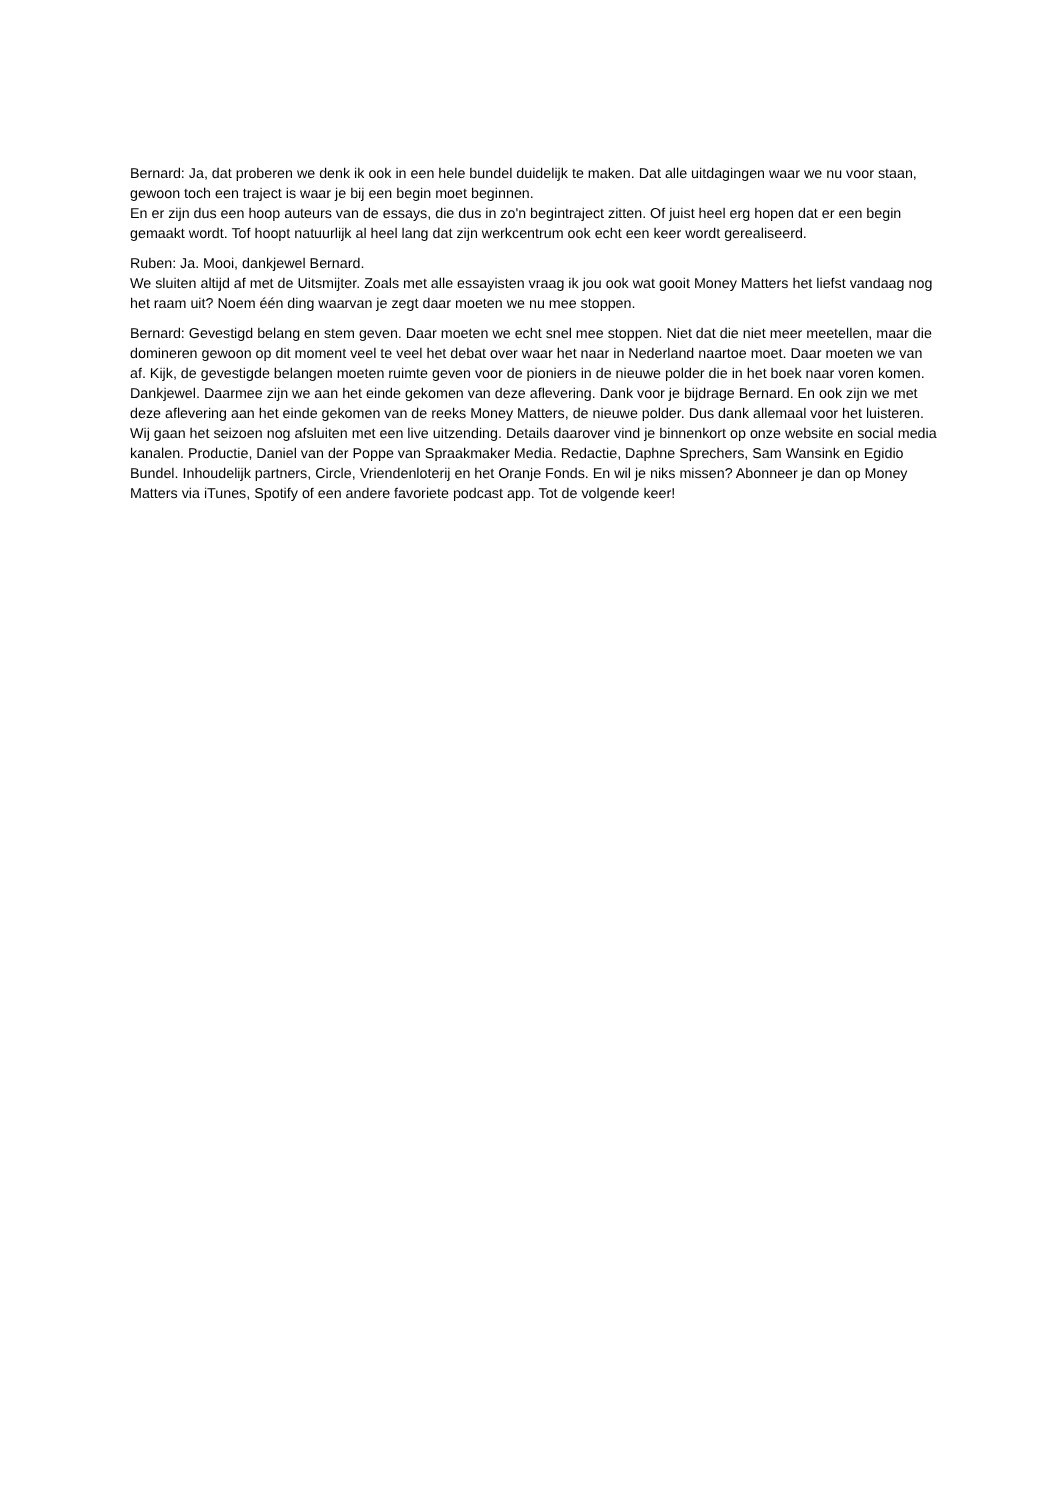Bernard: Ja, dat proberen we denk ik ook in een hele bundel duidelijk te maken. Dat alle uitdagingen waar we nu voor staan, gewoon toch een traject is waar je bij een begin moet beginnen.
En er zijn dus een hoop auteurs van de essays, die dus in zo'n begintraject zitten. Of juist heel erg hopen dat er een begin gemaakt wordt. Tof hoopt natuurlijk al heel lang dat zijn werkcentrum ook echt een keer wordt gerealiseerd.
Ruben: Ja. Mooi, dankjewel Bernard.
We sluiten altijd af met de Uitsmijter. Zoals met alle essayisten vraag ik jou ook wat gooit Money Matters het liefst vandaag nog het raam uit? Noem één ding waarvan je zegt daar moeten we nu mee stoppen.
Bernard: Gevestigd belang en stem geven. Daar moeten we echt snel mee stoppen. Niet dat die niet meer meetellen, maar die domineren gewoon op dit moment veel te veel het debat over waar het naar in Nederland naartoe moet. Daar moeten we van af. Kijk, de gevestigde belangen moeten ruimte geven voor de pioniers in de nieuwe polder die in het boek naar voren komen. Dankjewel. Daarmee zijn we aan het einde gekomen van deze aflevering. Dank voor je bijdrage Bernard. En ook zijn we met deze aflevering aan het einde gekomen van de reeks Money Matters, de nieuwe polder. Dus dank allemaal voor het luisteren. Wij gaan het seizoen nog afsluiten met een live uitzending. Details daarover vind je binnenkort op onze website en social media kanalen. Productie, Daniel van der Poppe van Spraakmaker Media. Redactie, Daphne Sprechers, Sam Wansink en Egidio Bundel. Inhoudelijk partners, Circle, Vriendenloterij en het Oranje Fonds. En wil je niks missen? Abonneer je dan op Money Matters via iTunes, Spotify of een andere favoriete podcast app. Tot de volgende keer!